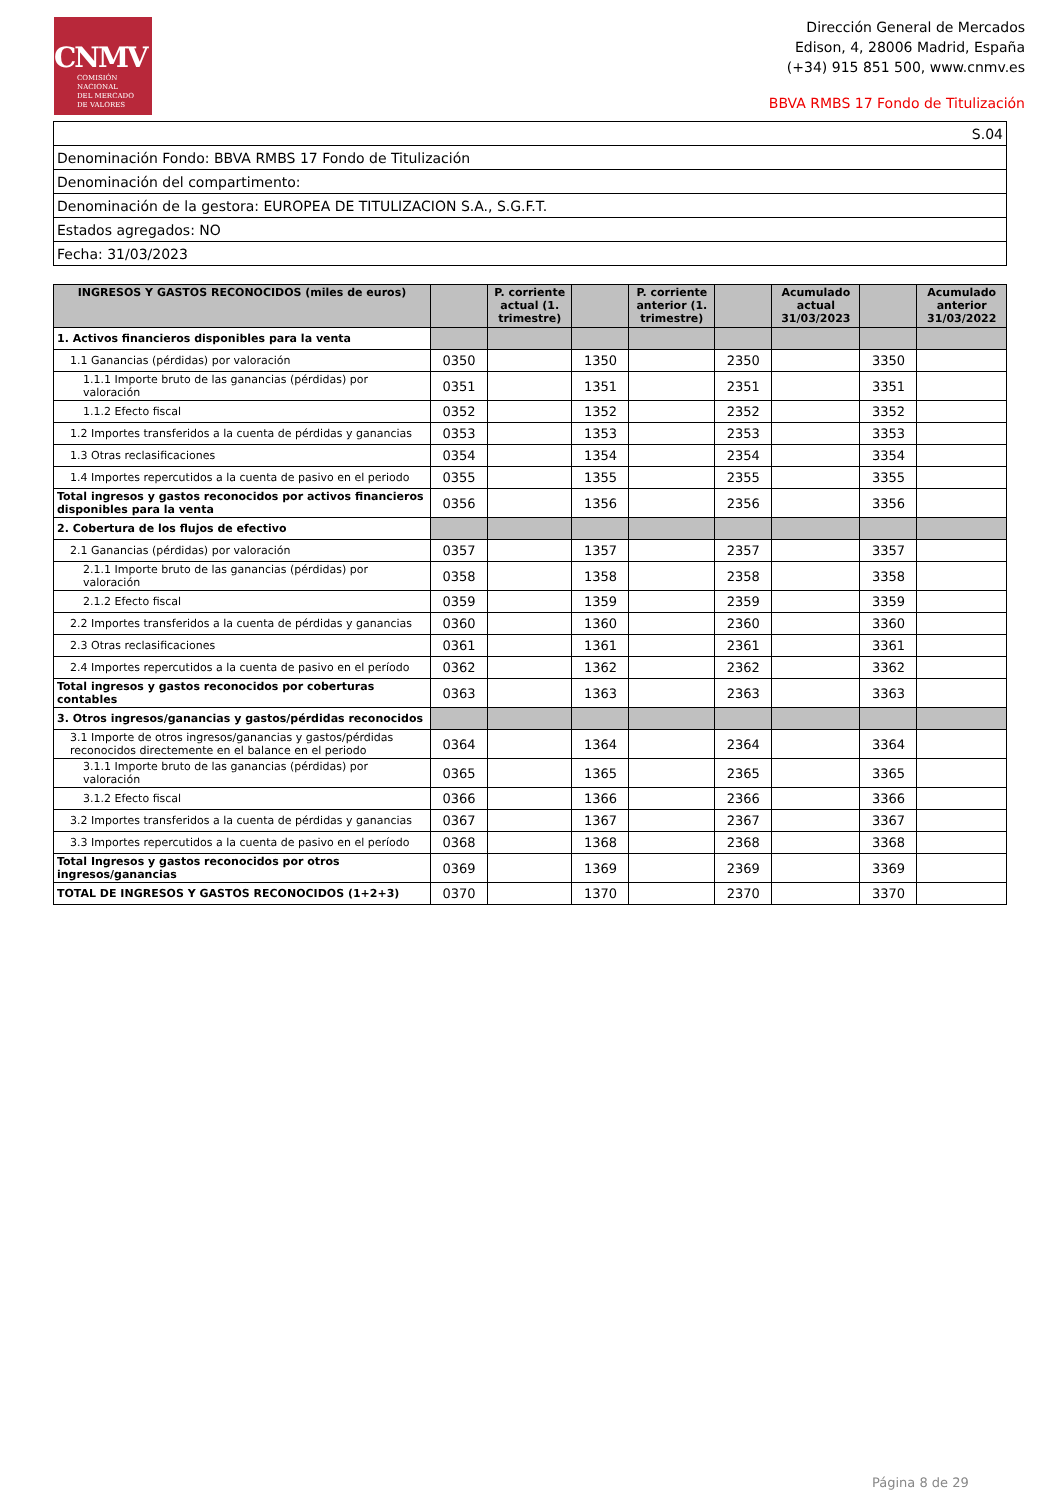CNMV
COMISIÓN
NACIONAL
DEL MERCADO
DE VALORES
Dirección General de Mercados
Edison, 4, 28006 Madrid, España
(+34) 915 851 500, www.cnmv.es
BBVA RMBS 17 Fondo de Titulización
| S.04 |
| Denominación Fondo: BBVA RMBS 17 Fondo de Titulización |
| Denominación del compartimento: |
| Denominación de la gestora: EUROPEA DE TITULIZACION S.A., S.G.F.T. |
| Estados agregados: NO |
| Fecha: 31/03/2023 |
| INGRESOS Y GASTOS RECONOCIDOS (miles de euros) | | P. corriente actual (1. trimestre) | | P. corriente anterior (1. trimestre) | | Acumulado actual 31/03/2023 | | Acumulado anterior 31/03/2022 |
| --- | --- | --- | --- | --- | --- | --- | --- | --- |
| 1. Activos financieros disponibles para la venta | | | | | | | | |
| 1.1 Ganancias (pérdidas) por valoración | 0350 | | 1350 | | 2350 | | 3350 | |
| 1.1.1 Importe bruto de las ganancias (pérdidas) por valoración | 0351 | | 1351 | | 2351 | | 3351 | |
| 1.1.2 Efecto fiscal | 0352 | | 1352 | | 2352 | | 3352 | |
| 1.2 Importes transferidos a la cuenta de pérdidas y ganancias | 0353 | | 1353 | | 2353 | | 3353 | |
| 1.3 Otras reclasificaciones | 0354 | | 1354 | | 2354 | | 3354 | |
| 1.4 Importes repercutidos a la cuenta de pasivo en el periodo | 0355 | | 1355 | | 2355 | | 3355 | |
| Total ingresos y gastos reconocidos por activos financieros disponibles para la venta | 0356 | | 1356 | | 2356 | | 3356 | |
| 2. Cobertura de los flujos de efectivo | | | | | | | | |
| 2.1 Ganancias (pérdidas) por valoración | 0357 | | 1357 | | 2357 | | 3357 | |
| 2.1.1 Importe bruto de las ganancias (pérdidas) por valoración | 0358 | | 1358 | | 2358 | | 3358 | |
| 2.1.2 Efecto fiscal | 0359 | | 1359 | | 2359 | | 3359 | |
| 2.2 Importes transferidos a la cuenta de pérdidas y ganancias | 0360 | | 1360 | | 2360 | | 3360 | |
| 2.3 Otras reclasificaciones | 0361 | | 1361 | | 2361 | | 3361 | |
| 2.4 Importes repercutidos a la cuenta de pasivo en el período | 0362 | | 1362 | | 2362 | | 3362 | |
| Total ingresos y gastos reconocidos por coberturas contables | 0363 | | 1363 | | 2363 | | 3363 | |
| 3. Otros ingresos/ganancias y gastos/pérdidas reconocidos | | | | | | | | |
| 3.1 Importe de otros ingresos/ganancias y gastos/pérdidas reconocidos directemente en el balance en el periodo | 0364 | | 1364 | | 2364 | | 3364 | |
| 3.1.1 Importe bruto de las ganancias (pérdidas) por valoración | 0365 | | 1365 | | 2365 | | 3365 | |
| 3.1.2 Efecto fiscal | 0366 | | 1366 | | 2366 | | 3366 | |
| 3.2 Importes transferidos a la cuenta de pérdidas y ganancias | 0367 | | 1367 | | 2367 | | 3367 | |
| 3.3 Importes repercutidos a la cuenta de pasivo en el período | 0368 | | 1368 | | 2368 | | 3368 | |
| Total Ingresos y gastos reconocidos por otros ingresos/ganancias | 0369 | | 1369 | | 2369 | | 3369 | |
| TOTAL DE INGRESOS Y GASTOS RECONOCIDOS (1+2+3) | 0370 | | 1370 | | 2370 | | 3370 | |
Página 8 de 29